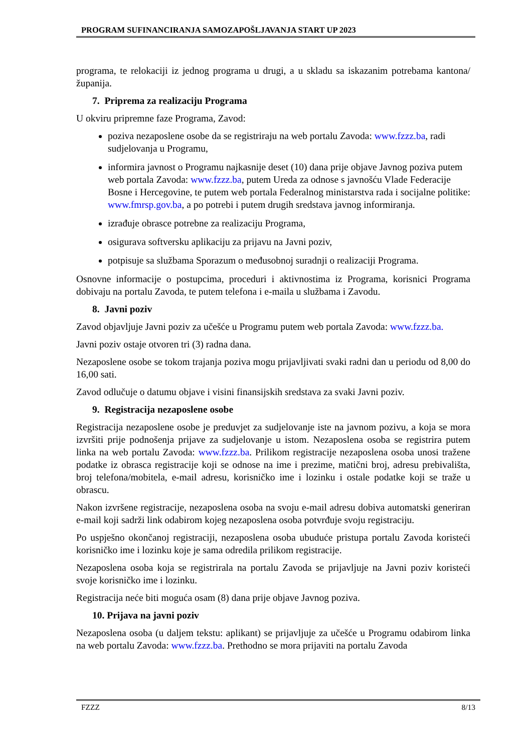PROGRAM SUFINANCIRANJA SAMOZAPOŠLJAVANJA START UP 2023
programa, te relokaciji iz jednog programa u drugi, a u skladu sa iskazanim potrebama kantona/županija.
7. Priprema za realizaciju Programa
U okviru pripremne faze Programa, Zavod:
poziva nezaposlene osobe da se registriraju na web portalu Zavoda: www.fzzz.ba, radi sudjelovanja u Programu,
informira javnost o Programu najkasnije deset (10) dana prije objave Javnog poziva putem web portala Zavoda: www.fzzz.ba, putem Ureda za odnose s javnošću Vlade Federacije Bosne i Hercegovine, te putem web portala Federalnog ministarstva rada i socijalne politike: www.fmrsp.gov.ba, a po potrebi i putem drugih sredstava javnog informiranja.
izrađuje obrasce potrebne za realizaciju Programa,
osigurava softversku aplikaciju za prijavu na Javni poziv,
potpisuje sa službama Sporazum o međusobnoj suradnji o realizaciji Programa.
Osnovne informacije o postupcima, proceduri i aktivnostima iz Programa, korisnici Programa dobivaju na portalu Zavoda, te putem telefona i e-maila u službama i Zavodu.
8. Javni poziv
Zavod objavljuje Javni poziv za učešće u Programu putem web portala Zavoda: www.fzzz.ba.
Javni poziv ostaje otvoren tri (3) radna dana.
Nezaposlene osobe se tokom trajanja poziva mogu prijavljivati svaki radni dan u periodu od 8,00 do 16,00 sati.
Zavod odlučuje o datumu objave i visini finansijskih sredstava za svaki Javni poziv.
9. Registracija nezaposlene osobe
Registracija nezaposlene osobe je preduvjet za sudjelovanje iste na javnom pozivu, a koja se mora izvršiti prije podnošenja prijave za sudjelovanje u istom. Nezaposlena osoba se registrira putem linka na web portalu Zavoda: www.fzzz.ba. Prilikom registracije nezaposlena osoba unosi tražene podatke iz obrasca registracije koji se odnose na ime i prezime, matični broj, adresu prebivališta, broj telefona/mobitela, e-mail adresu, korisničko ime i lozinku i ostale podatke koji se traže u obrascu.
Nakon izvršene registracije, nezaposlena osoba na svoju e-mail adresu dobiva automatski generiran e-mail koji sadrži link odabirom kojeg nezaposlena osoba potvrđuje svoju registraciju.
Po uspješno okončanoj registraciji, nezaposlena osoba ubuduće pristupa portalu Zavoda koristeći korisničko ime i lozinku koje je sama odredila prilikom registracije.
Nezaposlena osoba koja se registrirala na portalu Zavoda se prijavljuje na Javni poziv koristeći svoje korisničko ime i lozinku.
Registracija neće biti moguća osam (8) dana prije objave Javnog poziva.
10. Prijava na javni poziv
Nezaposlena osoba (u daljem tekstu: aplikant) se prijavljuje za učešće u Programu odabirom linka na web portalu Zavoda: www.fzzz.ba. Prethodno se mora prijaviti na portalu Zavoda
FZZZ 8/13